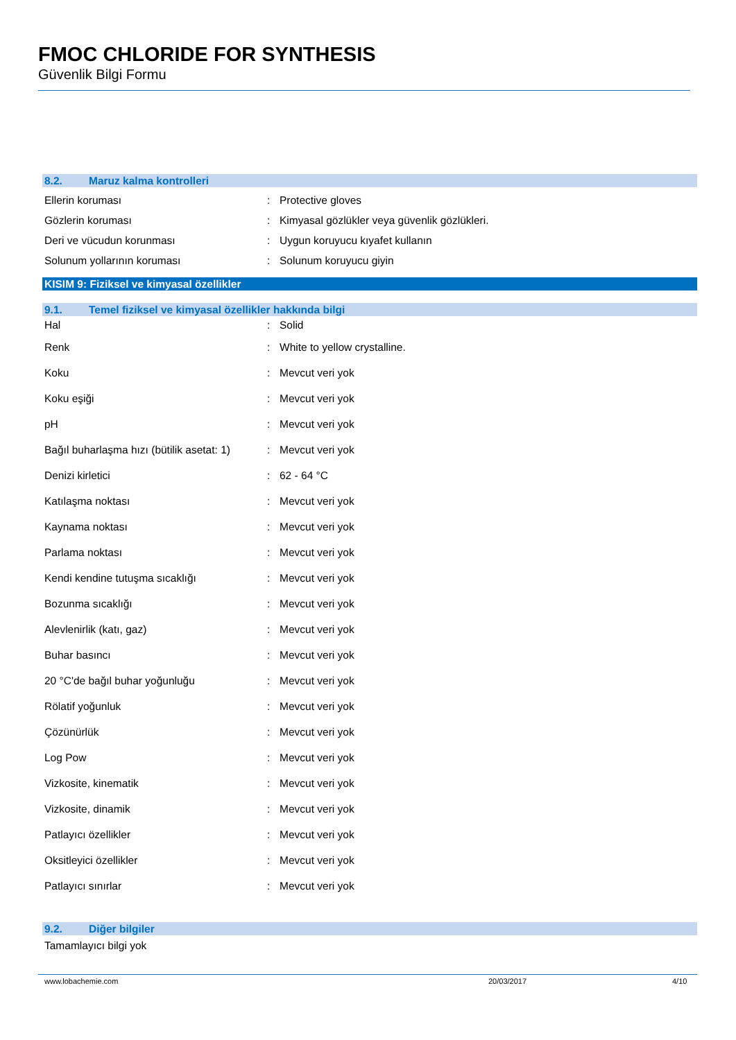FMOC CHLORIDE FOR SYNTHESIS
Güvenlik Bilgi Formu
8.2. Maruz kalma kontrolleri
| Ellerin koruması | : | Protective gloves |
| Gözlerin koruması | : | Kimyasal gözlükler veya güvenlik gözlükleri. |
| Deri ve vücudun korunması | : | Uygun koruyucu kıyafet kullanın |
| Solunum yollarının koruması | : | Solunum koruyucu giyin |
KISIM 9: Fiziksel ve kimyasal özellikler
9.1. Temel fiziksel ve kimyasal özellikler hakkında bilgi
| Hal | : | Solid |
| Renk | : | White to yellow crystalline. |
| Koku | : | Mevcut veri yok |
| Koku eşiği | : | Mevcut veri yok |
| pH | : | Mevcut veri yok |
| Bağıl buharlaşma hızı (bütilik asetat: 1) | : | Mevcut veri yok |
| Denizi kirletici | : | 62 - 64 °C |
| Katılaşma noktası | : | Mevcut veri yok |
| Kaynama noktası | : | Mevcut veri yok |
| Parlama noktası | : | Mevcut veri yok |
| Kendi kendine tutuşma sıcaklığı | : | Mevcut veri yok |
| Bozunma sıcaklığı | : | Mevcut veri yok |
| Alevlenirlik (katı, gaz) | : | Mevcut veri yok |
| Buhar basıncı | : | Mevcut veri yok |
| 20 °C'de bağıl buhar yoğunluğu | : | Mevcut veri yok |
| Rölatif yoğunluk | : | Mevcut veri yok |
| Çözünürlük | : | Mevcut veri yok |
| Log Pow | : | Mevcut veri yok |
| Vizkosite, kinematik | : | Mevcut veri yok |
| Vizkosite, dinamik | : | Mevcut veri yok |
| Patlayıcı özellikler | : | Mevcut veri yok |
| Oksitleyici özellikler | : | Mevcut veri yok |
| Patlayıcı sınırlar | : | Mevcut veri yok |
9.2. Diğer bilgiler
Tamamlayıcı bilgi yok
www.lobachemie.com 20/03/2017 4/10